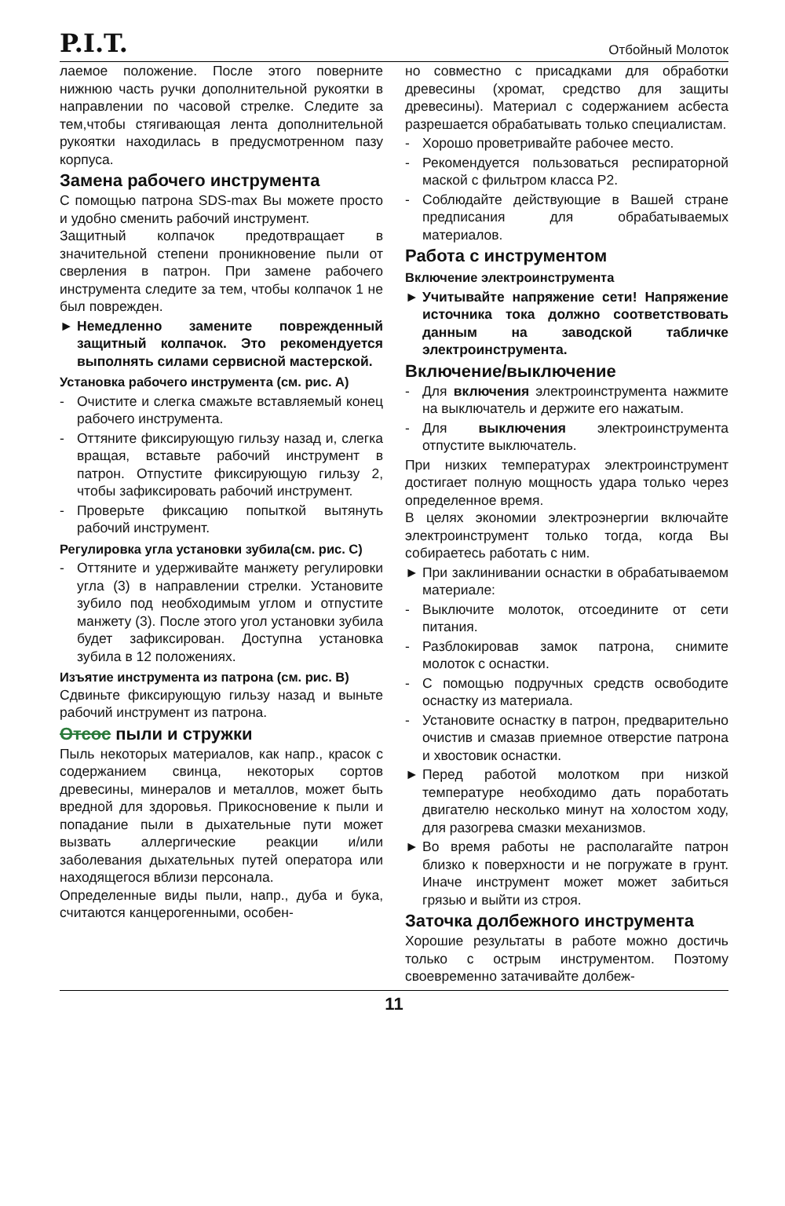P.I.T.
Отбойный Молоток
лаемое положение. После этого поверните нижнюю часть ручки дополнительной рукоятки в направлении по часовой стрелке. Следите за тем,чтобы стягивающая лента дополнительной рукоятки находилась в предусмотренном пазу корпуса.
Замена рабочего инструмента
С помощью патрона SDS-max Вы можете просто и удобно сменить рабочий инструмент.
Защитный колпачок предотвращает в значительной степени проникновение пыли от сверления в патрон. При замене рабочего инструмента следите за тем, чтобы колпачок 1 не был поврежден.
► Немедленно замените поврежденный защитный колпачок. Это рекомендуется выполнять силами сервисной мастерской.
Установка рабочего инструмента (см. рис. А)
- Очистите и слегка смажьте вставляемый конец рабочего инструмента.
- Оттяните фиксирующую гильзу назад и, слегка вращая, вставьте рабочий инструмент в патрон. Отпустите фиксирующую гильзу 2, чтобы зафиксировать рабочий инструмент.
- Проверьте фиксацию попыткой вытянуть рабочий инструмент.
Регулировка угла установки зубила(см. рис. С)
- Оттяните и удерживайте манжету регулировки угла (3) в направлении стрелки. Установите зубило под необходимым углом и отпустите манжету (3). После этого угол установки зубила будет зафиксирован. Доступна установка зубила в 12 положениях.
Изъятие инструмента из патрона (см. рис. В)
Сдвиньте фиксирующую гильзу назад и выньте рабочий инструмент из патрона.
Отсос пыли и стружки
Пыль некоторых материалов, как напр., красок с содержанием свинца, некоторых сортов древесины, минералов и металлов, может быть вредной для здоровья. Прикосновение к пыли и попадание пыли в дыхательные пути может вызвать аллергические реакции и/или заболевания дыхательных путей оператора или находящегося вблизи персонала.
Определенные виды пыли, напр., дуба и бука, считаются канцерогенными, особен-
но совместно с присадками для обработки древесины (хромат, средство для защиты древесины). Материал с содержанием асбеста разрешается обрабатывать только специалистам.
- Хорошо проветривайте рабочее место.
- Рекомендуется пользоваться респираторной маской с фильтром класса P2.
- Соблюдайте действующие в Вашей стране предписания для обрабатываемых материалов.
Работа с инструментом
Включение электроинструмента
► Учитывайте напряжение сети! Напряжение источника тока должно соответствовать данным на заводской табличке электроинструмента.
Включение/выключение
- Для включения электроинструмента нажмите на выключатель и держите его нажатым.
- Для выключения электроинструмента отпустите выключатель.
При низких температурах электроинструмент достигает полную мощность удара только через определенное время.
В целях экономии электроэнергии включайте электроинструмент только тогда, когда Вы собираетесь работать с ним.
► При заклинивании оснастки в обрабатываемом материале:
- Выключите молоток, отсоедините от сети питания.
- Разблокировав замок патрона, снимите молоток с оснастки.
- С помощью подручных средств освободите оснастку из материала.
- Установите оснастку в патрон, предварительно очистив и смазав приемное отверстие патрона и хвостовик оснастки.
► Перед работой молотком при низкой температуре необходимо дать поработать двигателю несколько минут на холостом ходу, для разогрева смазки механизмов.
► Во время работы не располагайте патрон близко к поверхности и не погружате в грунт. Иначе инструмент может может забиться грязью и выйти из строя.
Заточка долбежного инструмента
Хорошие результаты в работе можно достичь только с острым инструментом. Поэтому своевременно затачивайте долбеж-
11